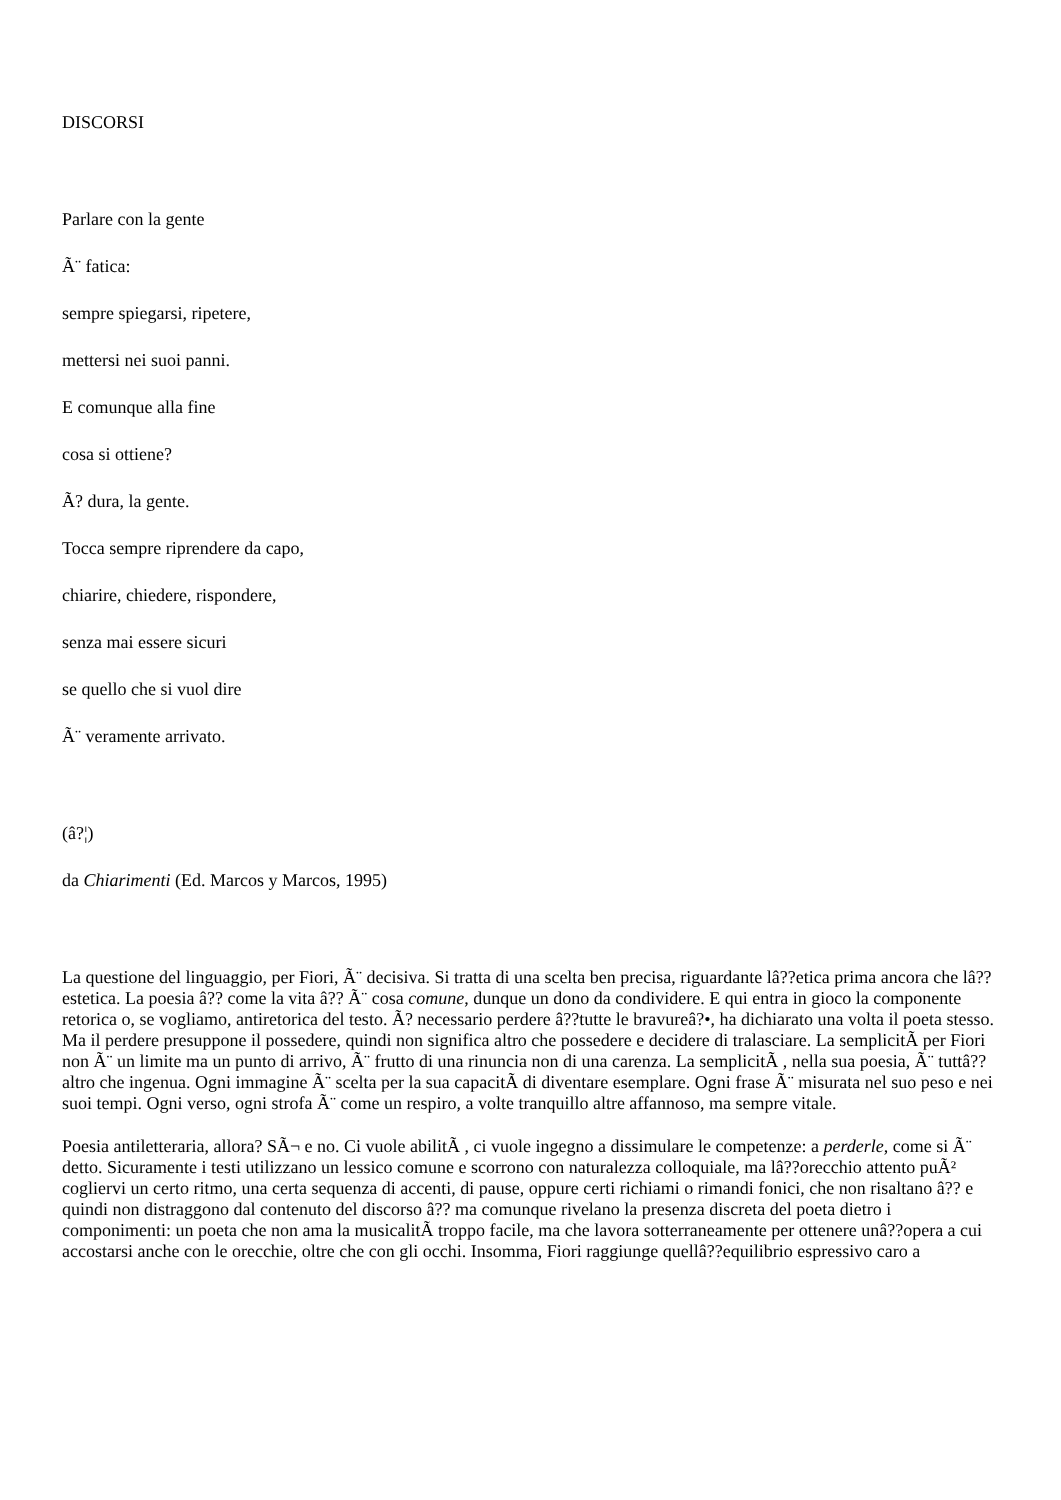DISCORSI
Parlare con la gente
Ã¨ fatica:
sempre spiegarsi, ripetere,
mettersi nei suoi panni.
E comunque alla fine
cosa si ottiene?
Ã? dura, la gente.
Tocca sempre riprendere da capo,
chiarire, chiedere, rispondere,
senza mai essere sicuri
se quello che si vuol dire
Ã¨ veramente arrivato.
(â?¦)
da Chiarimenti (Ed. Marcos y Marcos, 1995)
La questione del linguaggio, per Fiori, Ã¨ decisiva. Si tratta di una scelta ben precisa, riguardante lâ??etica prima ancora che lâ??estetica. La poesia â?? come la vita â?? Ã¨ cosa comune, dunque un dono da condividere. E qui entra in gioco la componente retorica o, se vogliamo, antiretorica del testo. Ã? necessario perdere â??tutte le bravureâ?•, ha dichiarato una volta il poeta stesso. Ma il perdere presuppone il possedere, quindi non significa altro che possedere e decidere di tralasciare. La semplicitÃ per Fiori non Ã¨ un limite ma un punto di arrivo, Ã¨ frutto di una rinuncia non di una carenza. La semplicitÃ , nella sua poesia, Ã¨ tuttâ??altro che ingenua. Ogni immagine Ã¨ scelta per la sua capacitÃ di diventare esemplare. Ogni frase Ã¨ misurata nel suo peso e nei suoi tempi. Ogni verso, ogni strofa Ã¨ come un respiro, a volte tranquillo altre affannoso, ma sempre vitale.
Poesia antiletteraria, allora? SÃ¬ e no. Ci vuole abilitÃ , ci vuole ingegno a dissimulare le competenze: a perderle, come si Ã¨ detto. Sicuramente i testi utilizzano un lessico comune e scorrono con naturalezza colloquiale, ma lâ??orecchio attento puÃ² cogliervi un certo ritmo, una certa sequenza di accenti, di pause, oppure certi richiami o rimandi fonici, che non risaltano â?? e quindi non distraggono dal contenuto del discorso â?? ma comunque rivelano la presenza discreta del poeta dietro i componimenti: un poeta che non ama la musicalitÃ troppo facile, ma che lavora sotterraneamente per ottenere unâ??opera a cui accostarsi anche con le orecchie, oltre che con gli occhi. Insomma, Fiori raggiunge quellâ??equilibrio espressivo caro a